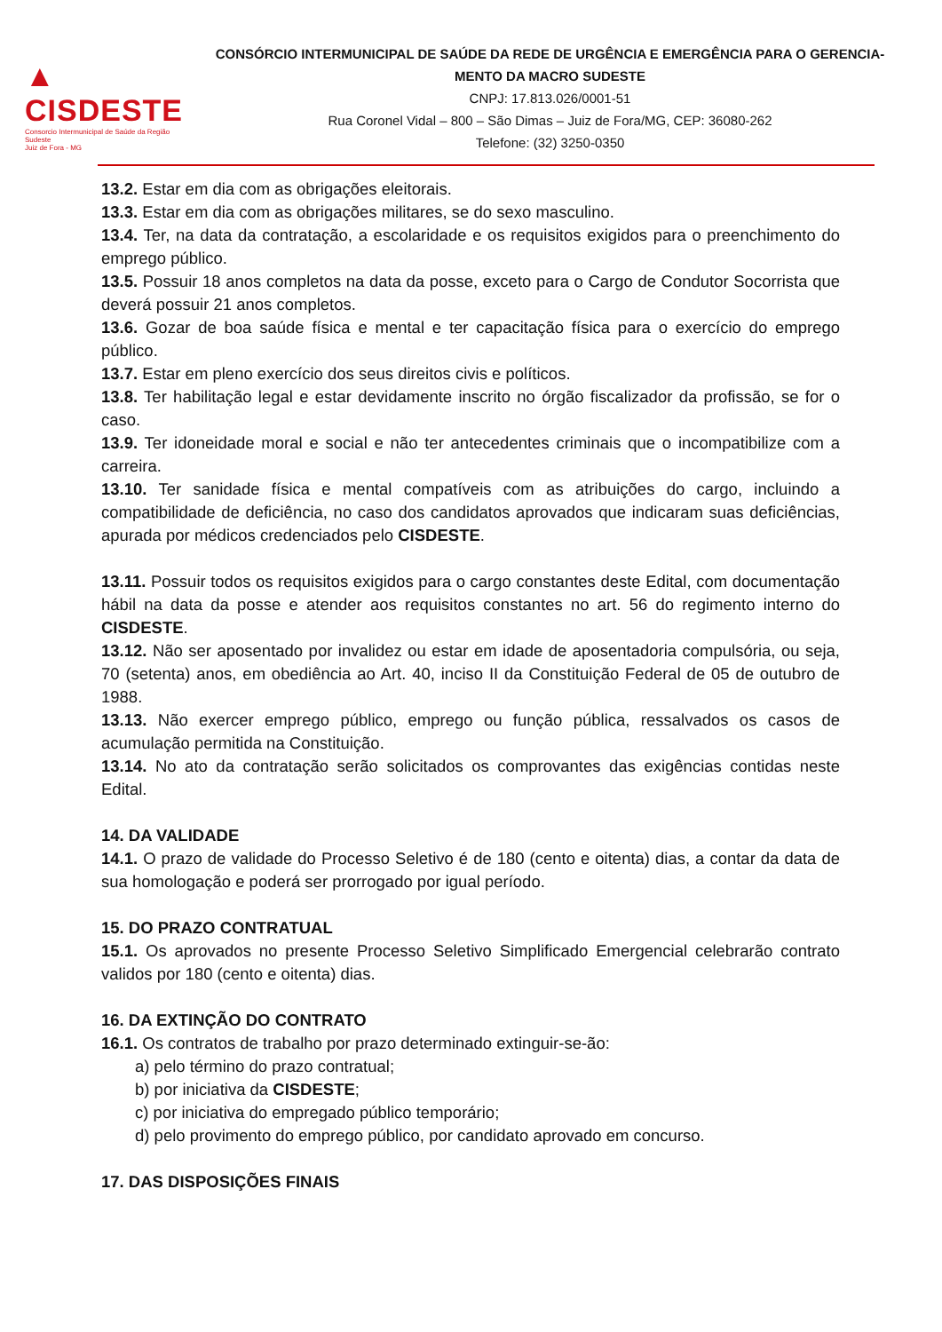▲ CISDESTE
Consorcio Intermunicipal de Saúde da Região Sudeste
Juiz de Fora - MG
CONSÓRCIO INTERMUNICIPAL DE SAÚDE DA REDE DE URGÊNCIA E EMERGÊNCIA PARA O GERENCIA-MENTO DA MACRO SUDESTE
CNPJ: 17.813.026/0001-51
Rua Coronel Vidal – 800 – São Dimas – Juiz de Fora/MG, CEP: 36080-262
Telefone: (32) 3250-0350
13.2. Estar em dia com as obrigações eleitorais.
13.3. Estar em dia com as obrigações militares, se do sexo masculino.
13.4. Ter, na data da contratação, a escolaridade e os requisitos exigidos para o preenchimento do emprego público.
13.5. Possuir 18 anos completos na data da posse, exceto para o Cargo de Condutor Socorrista que deverá possuir 21 anos completos.
13.6. Gozar de boa saúde física e mental e ter capacitação física para o exercício do emprego público.
13.7. Estar em pleno exercício dos seus direitos civis e políticos.
13.8. Ter habilitação legal e estar devidamente inscrito no órgão fiscalizador da profissão, se for o caso.
13.9. Ter idoneidade moral e social e não ter antecedentes criminais que o incompatibilize com a carreira.
13.10. Ter sanidade física e mental compatíveis com as atribuições do cargo, incluindo a compatibilidade de deficiência, no caso dos candidatos aprovados que indicaram suas deficiências, apurada por médicos credenciados pelo CISDESTE.
13.11. Possuir todos os requisitos exigidos para o cargo constantes deste Edital, com documentação hábil na data da posse e atender aos requisitos constantes no art. 56 do regimento interno do CISDESTE.
13.12. Não ser aposentado por invalidez ou estar em idade de aposentadoria compulsória, ou seja, 70 (setenta) anos, em obediência ao Art. 40, inciso II da Constituição Federal de 05 de outubro de 1988.
13.13. Não exercer emprego público, emprego ou função pública, ressalvados os casos de acumulação permitida na Constituição.
13.14. No ato da contratação serão solicitados os comprovantes das exigências contidas neste Edital.
14. DA VALIDADE
14.1. O prazo de validade do Processo Seletivo é de 180 (cento e oitenta) dias, a contar da data de sua homologação e poderá ser prorrogado por igual período.
15. DO PRAZO CONTRATUAL
15.1. Os aprovados no presente Processo Seletivo Simplificado Emergencial celebrarão contrato validos por 180 (cento e oitenta) dias.
16. DA EXTINÇÃO DO CONTRATO
16.1. Os contratos de trabalho por prazo determinado extinguir-se-ão:
a) pelo término do prazo contratual;
b) por iniciativa da CISDESTE;
c) por iniciativa do empregado público temporário;
d) pelo provimento do emprego público, por candidato aprovado em concurso.
17. DAS DISPOSIÇÕES FINAIS